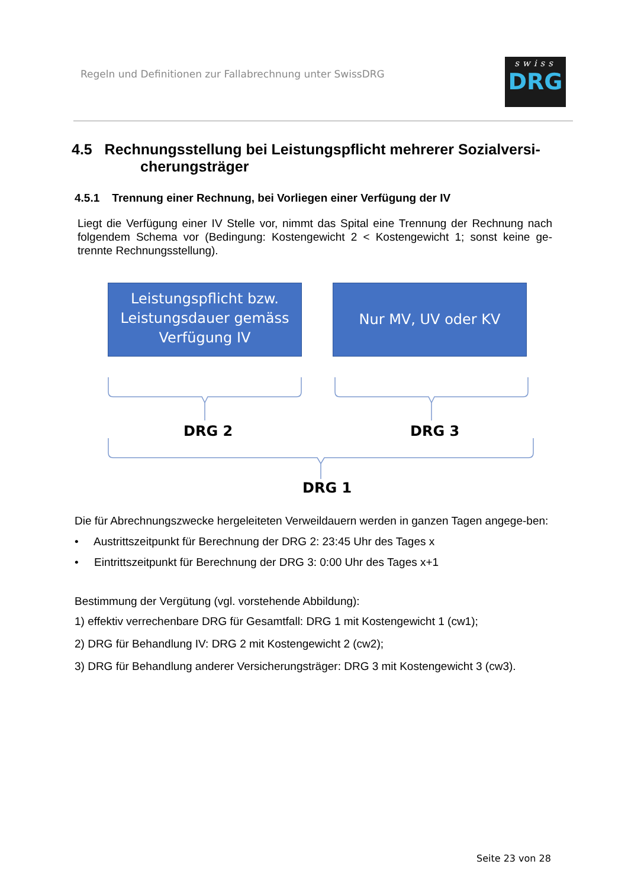Regeln und Definitionen zur Fallabrechnung unter SwissDRG
swiss
DRG
4.5 Rechnungsstellung bei Leistungspflicht mehrerer Sozialversi-
cherungsträger
4.5.1 Trennung einer Rechnung, bei Vorliegen einer Verfügung der IV
Liegt die Verfügung einer IV Stelle vor, nimmt das Spital eine Trennung der Rechnung nach folgendem Schema vor (Bedingung: Kostengewicht 2 < Kostengewicht 1; sonst keine ge-trennte Rechnungsstellung).
Leistungspflicht bzw.
Leistungsdauer gemäss
Verfügung IV
Nur MV, UV oder KV
DRG 2 DRG 3
DRG 1
Die für Abrechnungszwecke hergeleiteten Verweildauern werden in ganzen Tagen angege-ben:
• Austrittszeitpunkt für Berechnung der DRG 2: 23:45 Uhr des Tages x
• Eintrittszeitpunkt für Berechnung der DRG 3: 0:00 Uhr des Tages x+1
Bestimmung der Vergütung (vgl. vorstehende Abbildung):
1) effektiv verrechenbare DRG für Gesamtfall: DRG 1 mit Kostengewicht 1 (cw1);
2) DRG für Behandlung IV: DRG 2 mit Kostengewicht 2 (cw2);
3) DRG für Behandlung anderer Versicherungsträger: DRG 3 mit Kostengewicht 3 (cw3).
Seite 23 von 28